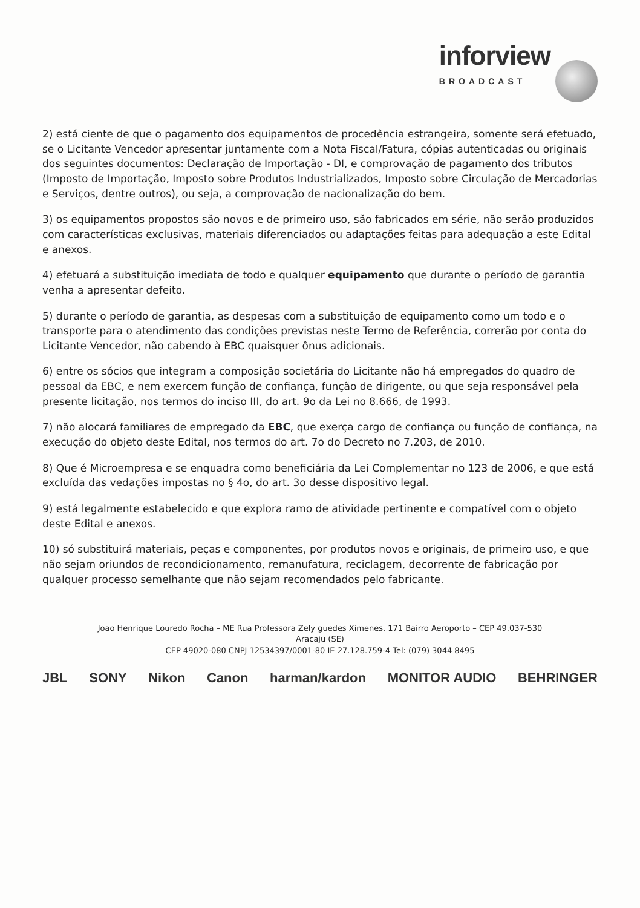inforview BROADCAST
2) está ciente de que o pagamento dos equipamentos de procedência estrangeira, somente será efetuado, se o Licitante Vencedor apresentar juntamente com a Nota Fiscal/Fatura, cópias autenticadas ou originais dos seguintes documentos: Declaração de Importação - DI, e comprovação de pagamento dos tributos (Imposto de Importação, Imposto sobre Produtos Industrializados, Imposto sobre Circulação de Mercadorias e Serviços, dentre outros), ou seja, a comprovação de nacionalização do bem.
3) os equipamentos propostos são novos e de primeiro uso, são fabricados em série, não serão produzidos com características exclusivas, materiais diferenciados ou adaptações feitas para adequação a este Edital e anexos.
4) efetuará a substituição imediata de todo e qualquer equipamento que durante o período de garantia venha a apresentar defeito.
5) durante o período de garantia, as despesas com a substituição de equipamento como um todo e o transporte para o atendimento das condições previstas neste Termo de Referência, correrão por conta do Licitante Vencedor, não cabendo à EBC quaisquer ônus adicionais.
6) entre os sócios que integram a composição societária do Licitante não há empregados do quadro de pessoal da EBC, e nem exercem função de confiança, função de dirigente, ou que seja responsável pela presente licitação, nos termos do inciso III, do art. 9o da Lei no 8.666, de 1993.
7) não alocará familiares de empregado da EBC, que exerça cargo de confiança ou função de confiança, na execução do objeto deste Edital, nos termos do art. 7o do Decreto no 7.203, de 2010.
8) Que é Microempresa e se enquadra como beneficiária da Lei Complementar no 123 de 2006, e que está excluída das vedações impostas no § 4o, do art. 3o desse dispositivo legal.
9) está legalmente estabelecido e que explora ramo de atividade pertinente e compatível com o objeto deste Edital e anexos.
10) só substituirá materiais, peças e componentes, por produtos novos e originais, de primeiro uso, e que não sejam oriundos de recondicionamento, remanufatura, reciclagem, decorrente de fabricação por qualquer processo semelhante que não sejam recomendados pelo fabricante.
Joao Henrique Louredo Rocha – ME Rua Professora Zely guedes Ximenes, 171 Bairro Aeroporto – CEP 49.037-530
Aracaju (SE)
CEP 49020-080 CNPJ 12534397/0001-80 IE 27.128.759-4 Tel: (079) 3044 8495
JBL SONY Nikon Canon harman/kardon MONITOR AUDIO BEHRINGER